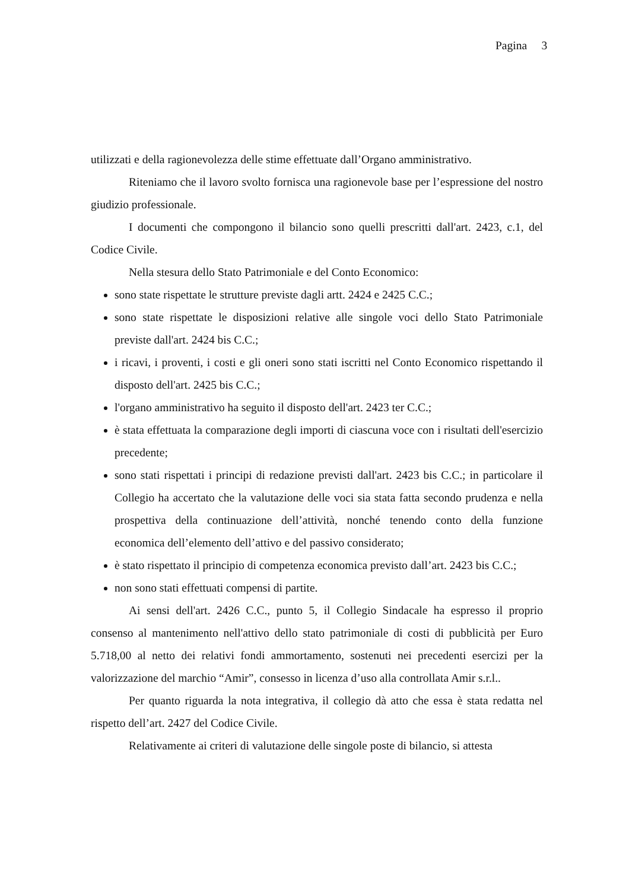Pagina 3
utilizzati e della ragionevolezza delle stime effettuate dall’Organo amministrativo.
Riteniamo che il lavoro svolto fornisca una ragionevole base per l’espressione del nostro giudizio professionale.
I documenti che compongono il bilancio sono quelli prescritti dall'art. 2423, c.1, del Codice Civile.
Nella stesura dello Stato Patrimoniale e del Conto Economico:
sono state rispettate le strutture previste dagli artt. 2424 e 2425 C.C.;
sono state rispettate le disposizioni relative alle singole voci dello Stato Patrimoniale previste dall'art. 2424 bis C.C.;
i ricavi, i proventi, i costi e gli oneri sono stati iscritti nel Conto Economico rispettando il disposto dell'art. 2425 bis C.C.;
l'organo amministrativo ha seguito il disposto dell'art. 2423 ter C.C.;
è stata effettuata la comparazione degli importi di ciascuna voce con i risultati dell'esercizio precedente;
sono stati rispettati i principi di redazione previsti dall'art. 2423 bis C.C.; in particolare il Collegio ha accertato che la valutazione delle voci sia stata fatta secondo prudenza e nella prospettiva della continuazione dell’attività, nonché tenendo conto della funzione economica dell’elemento dell’attivo e del passivo considerato;
è stato rispettato il principio di competenza economica previsto dall’art. 2423 bis C.C.;
non sono stati effettuati compensi di partite.
Ai sensi dell'art. 2426 C.C., punto 5, il Collegio Sindacale ha espresso il proprio consenso al mantenimento nell'attivo dello stato patrimoniale di costi di pubblicità per Euro 5.718,00 al netto dei relativi fondi ammortamento, sostenuti nei precedenti esercizi per la valorizzazione del marchio “Amir”, consesso in licenza d’uso alla controllata Amir s.r.l..
Per quanto riguarda la nota integrativa, il collegio dà atto che essa è stata redatta nel rispetto dell’art. 2427 del Codice Civile.
Relativamente ai criteri di valutazione delle singole poste di bilancio, si attesta